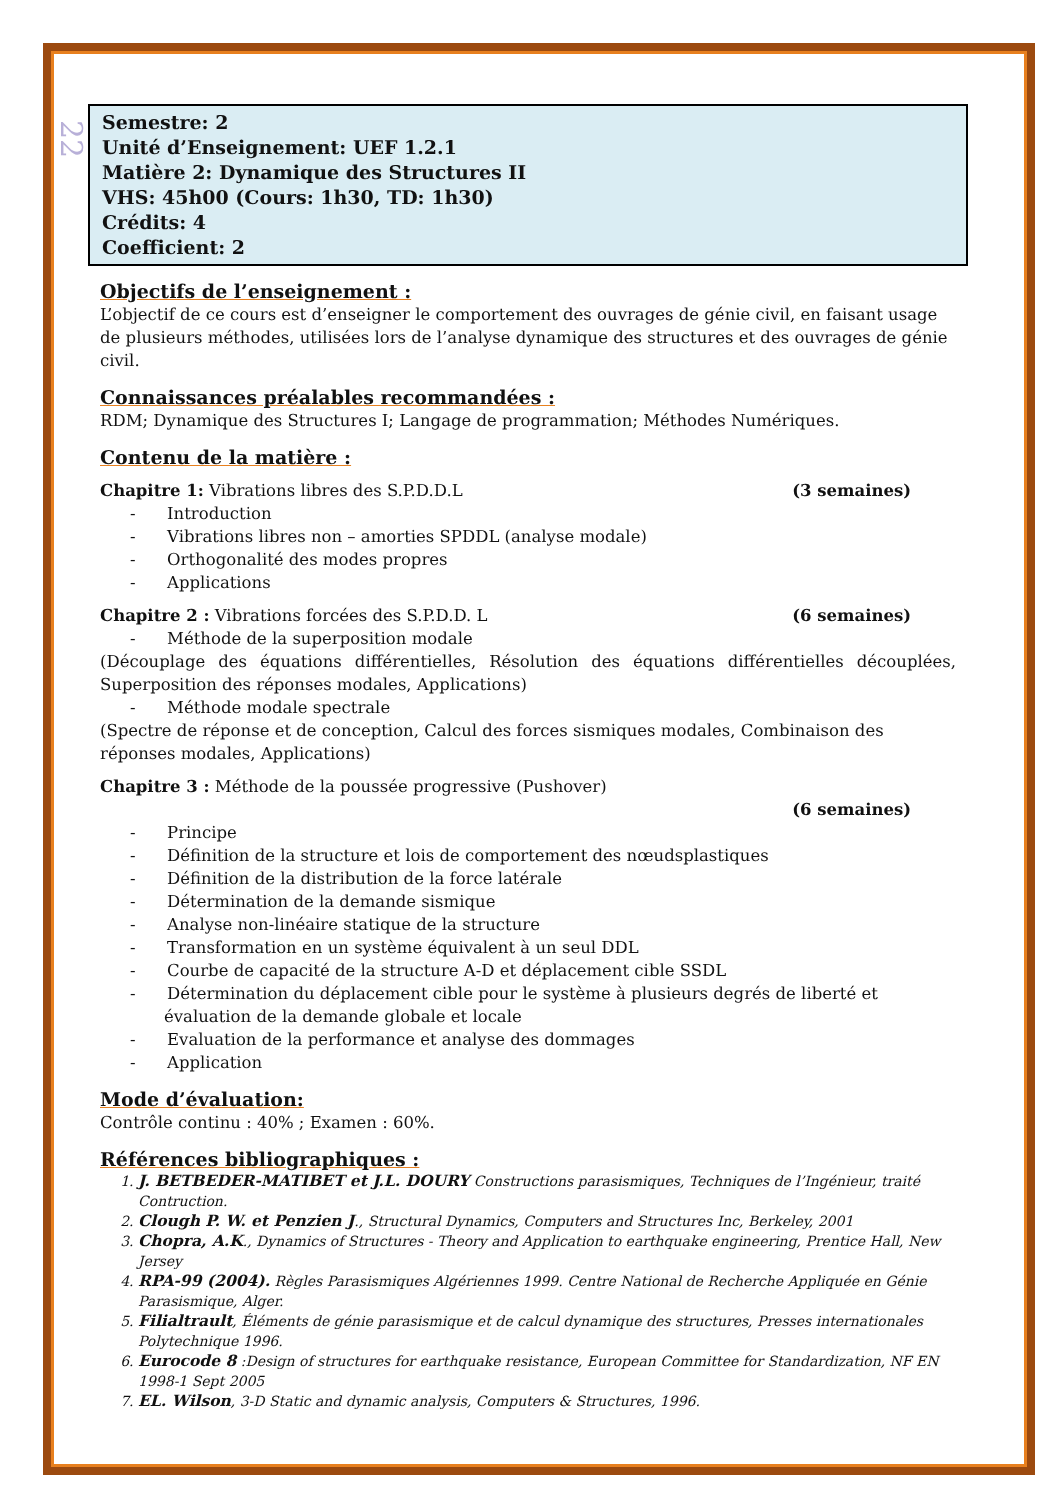22
Semestre: 2
Unité d’Enseignement: UEF 1.2.1
Matière 2: Dynamique des Structures II
VHS: 45h00 (Cours: 1h30, TD: 1h30)
Crédits: 4
Coefficient: 2
Objectifs de l’enseignement :
L’objectif de ce cours est d’enseigner le comportement des ouvrages de génie civil, en faisant usage de plusieurs méthodes, utilisées lors de l’analyse dynamique des structures et des ouvrages de génie civil.
Connaissances préalables recommandées :
RDM; Dynamique des Structures I; Langage de programmation; Méthodes Numériques.
Contenu de la matière :
Chapitre 1: Vibrations libres des S.P.D.D.L (3 semaines)
- Introduction
- Vibrations libres non – amorties SPDDL (analyse modale)
- Orthogonalité des modes propres
- Applications
Chapitre 2 : Vibrations forcées des S.P.D.D. L (6 semaines)
- Méthode de la superposition modale
(Découplage des équations différentielles, Résolution des équations différentielles découplées, Superposition des réponses modales, Applications)
- Méthode modale spectrale
(Spectre de réponse et de conception, Calcul des forces sismiques modales, Combinaison des réponses modales, Applications)
Chapitre 3 : Méthode de la poussée progressive (Pushover)
(6 semaines)
- Principe
- Définition de la structure et lois de comportement des nœudsplastiques
- Définition de la distribution de la force latérale
- Détermination de la demande sismique
- Analyse non-linéaire statique de la structure
- Transformation en un système équivalent à un seul DDL
- Courbe de capacité de la structure A-D et déplacement cible SSDL
- Détermination du déplacement cible pour le système à plusieurs degrés de liberté et évaluation de la demande globale et locale
- Evaluation de la performance et analyse des dommages
- Application
Mode d’évaluation:
Contrôle continu : 40% ; Examen : 60%.
Références bibliographiques :
1. J. BETBEDER-MATIBET et J.L. DOURY Constructions parasismiques, Techniques de l’Ingénieur, traité Contruction.
2. Clough P. W. et Penzien J., Structural Dynamics, Computers and Structures Inc, Berkeley, 2001
3. Chopra, A.K., Dynamics of Structures - Theory and Application to earthquake engineering, Prentice Hall, New Jersey
4. RPA-99 (2004). Règles Parasismiques Algériennes 1999. Centre National de Recherche Appliquée en Génie Parasismique, Alger.
5. Filialtrault, Éléments de génie parasismique et de calcul dynamique des structures, Presses internationales Polytechnique 1996.
6. Eurocode 8 :Design of structures for earthquake resistance, European Committee for Standardization, NF EN 1998-1 Sept 2005
7. EL. Wilson, 3-D Static and dynamic analysis, Computers & Structures, 1996.